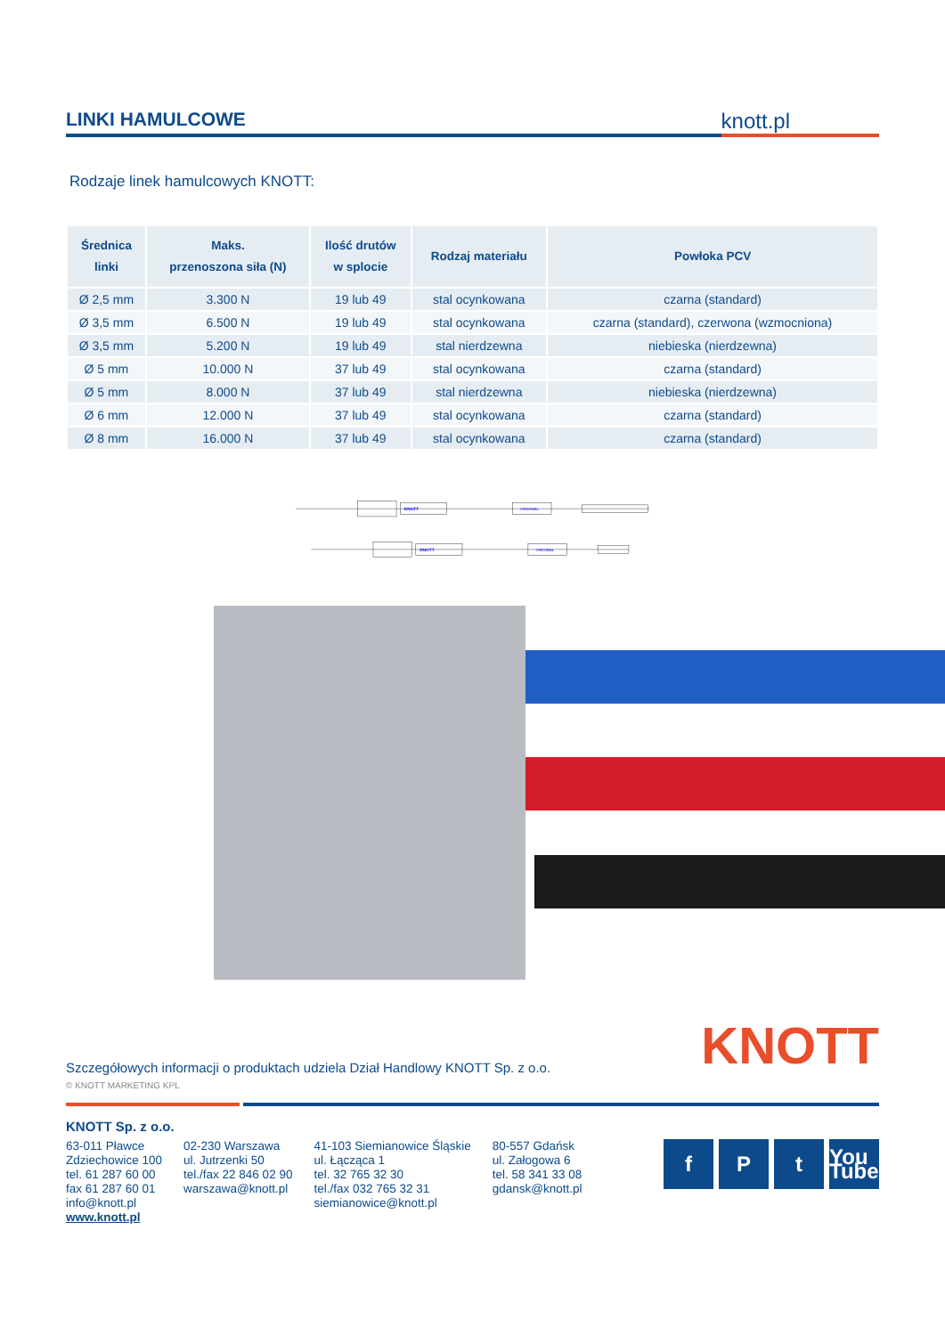LINKI HAMULCOWE
knott.pl
Rodzaje linek hamulcowych KNOTT:
| Średnica linki | Maks. przenoszona siła (N) | Ilość drutów w splocie | Rodzaj materiału | Powłoka PCV |
| --- | --- | --- | --- | --- |
| Ø 2,5 mm | 3.300 N | 19 lub 49 | stal ocynkowana | czarna (standard) |
| Ø 3,5 mm | 6.500 N | 19 lub 49 | stal ocynkowana | czarna (standard), czerwona (wzmocniona) |
| Ø 3,5 mm | 5.200 N | 19 lub 49 | stal nierdzewna | niebieska (nierdzewna) |
| Ø 5 mm | 10.000 N | 37 lub 49 | stal ocynkowana | czarna (standard) |
| Ø 5 mm | 8.000 N | 37 lub 49 | stal nierdzewna | niebieska (nierdzewna) |
| Ø 6 mm | 12.000 N | 37 lub 49 | stal ocynkowana | czarna (standard) |
| Ø 8 mm | 16.000 N | 37 lub 49 | stal ocynkowana | czarna (standard) |
KNOTT
ORIGINAL
KNOTT
ORIGINAL
Szczegółowych informacji o produktach udziela Dział Handlowy KNOTT Sp. z o.o.
KNOTT
© KNOTT MARKETING KPL
KNOTT Sp. z o.o.
63-011 Pławce
Zdziechowice 100
tel. 61 287 60 00
fax 61 287 60 01
info@knott.pl
www.knott.pl
02-230 Warszawa
ul. Jutrzenki 50
tel./fax 22 846 02 90
warszawa@knott.pl
41-103 Siemianowice Śląskie
ul. Łącząca 1
tel. 32 765 32 30
tel./fax 032 765 32 31
siemianowice@knott.pl
80-557 Gdańsk
ul. Załogowa 6
tel. 58 341 33 08
gdansk@knott.pl
f P t You Tube